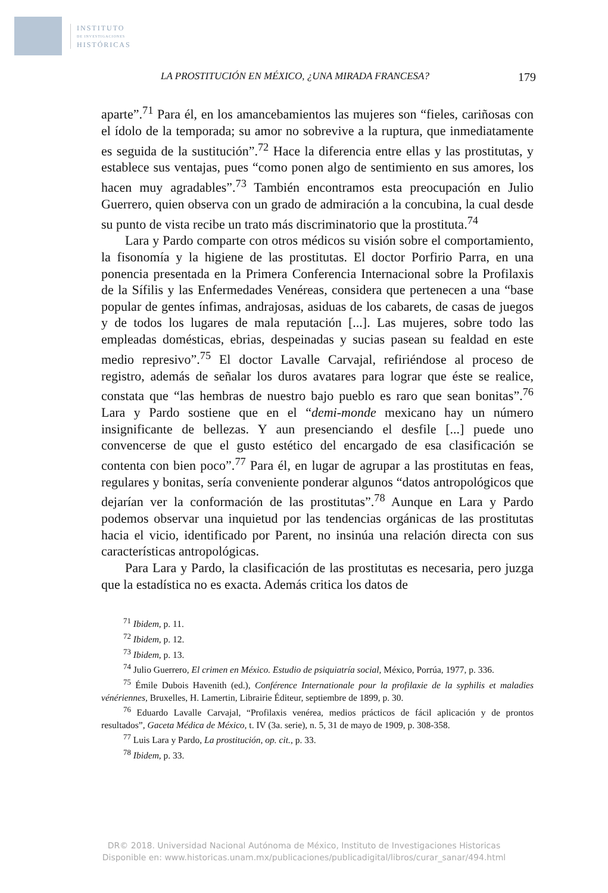INSTITUTO
DE INVESTIGACIONES
HISTÓRICAS
LA PROSTITUCIÓN EN MÉXICO, ¿UNA MIRADA FRANCESA? 179
aparte”.<sup>71</sup> Para él, en los amancebamientos las mujeres son “fieles, cariñosas con el ídolo de la temporada; su amor no sobrevive a la ruptura, que inmediatamente es seguida de la sustitución”.<sup>72</sup> Hace la diferencia entre ellas y las prostitutas, y establece sus ventajas, pues “como ponen algo de sentimiento en sus amores, los hacen muy agradables”.<sup>73</sup> También encontramos esta preocupación en Julio Guerrero, quien observa con un grado de admiración a la concubina, la cual desde su punto de vista recibe un trato más discriminatorio que la prostituta.<sup>74</sup>
Lara y Pardo comparte con otros médicos su visión sobre el comportamiento, la fisonomía y la higiene de las prostitutas. El doctor Porfirio Parra, en una ponencia presentada en la Primera Conferencia Internacional sobre la Profilaxis de la Sífilis y las Enfermedades Venéreas, considera que pertenecen a una “base popular de gentes ínfimas, andrajosas, asiduas de los cabarets, de casas de juegos y de todos los lugares de mala reputación [...]. Las mujeres, sobre todo las empleadas domésticas, ebrias, despeinadas y sucias pasean su fealdad en este medio represivo”.<sup>75</sup> El doctor Lavalle Carvajal, refiriéndose al proceso de registro, además de señalar los duros avatares para lograr que éste se realice, constata que “las hembras de nuestro bajo pueblo es raro que sean bonitas”.<sup>76</sup> Lara y Pardo sostiene que en el “demi-monde mexicano hay un número insignificante de bellezas. Y aun presenciando el desfile [...] puede uno convencerse de que el gusto estético del encargado de esa clasificación se contenta con bien poco”.<sup>77</sup> Para él, en lugar de agrupar a las prostitutas en feas, regulares y bonitas, sería conveniente ponderar algunos “datos antropológicos que dejarían ver la conformación de las prostitutas”.<sup>78</sup> Aunque en Lara y Pardo podemos observar una inquietud por las tendencias orgánicas de las prostitutas hacia el vicio, identificado por Parent, no insinúa una relación directa con sus características antropológicas.
Para Lara y Pardo, la clasificación de las prostitutas es necesaria, pero juzga que la estadística no es exacta. Además critica los datos de
<sup>71</sup> Ibidem, p. 11.
<sup>72</sup> Ibidem, p. 12.
<sup>73</sup> Ibidem, p. 13.
<sup>74</sup> Julio Guerrero, El crimen en México. Estudio de psiquiatría social, México, Porrúa, 1977, p. 336.
<sup>75</sup> Émile Dubois Havenith (ed.), Conférence Internationale pour la profilaxie de la syphilis et maladies vénériennes, Bruxelles, H. Lamertin, Librairie Éditeur, septiembre de 1899, p. 30.
<sup>76</sup> Eduardo Lavalle Carvajal, “Profilaxis venérea, medios prácticos de fácil aplicación y de prontos resultados”, Gaceta Médica de México, t. IV (3a. serie), n. 5, 31 de mayo de 1909, p. 308-358.
<sup>77</sup> Luis Lara y Pardo, La prostitución, op. cit., p. 33.
<sup>78</sup> Ibidem, p. 33.
DR© 2018. Universidad Nacional Autónoma de México, Instituto de Investigaciones Historicas
Disponible en: www.historicas.unam.mx/publicaciones/publicadigital/libros/curar_sanar/494.html